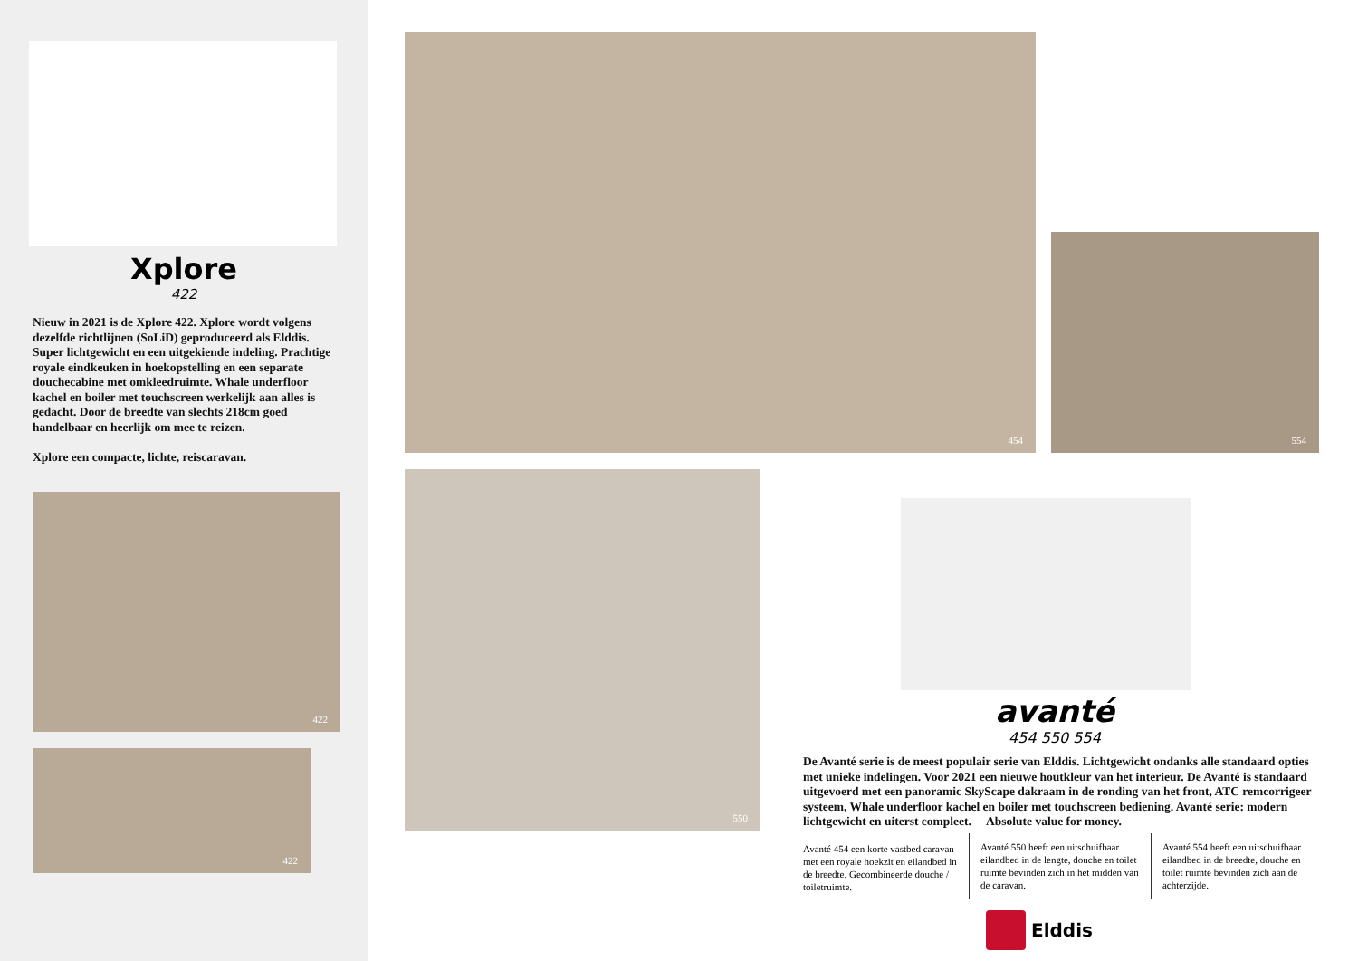Xplore
422
Nieuw in 2021 is de Xplore 422. Xplore wordt volgens dezelfde richtlijnen (SoLiD) geproduceerd als Elddis.
Super lichtgewicht en een uitgekiende indeling. Prachtige royale eindkeuken in hoekopstelling en een separate douchecabine met omkleedruimte. Whale underfloor kachel en boiler met touchscreen werkelijk aan alles is gedacht. Door de breedte van slechts 218cm goed handelbaar en heerlijk om mee te reizen.
Xplore een compacte, lichte, reiscaravan.
422
422
454
554
550
avanté
454 550 554
De Avanté serie is de meest populair serie van Elddis. Lichtgewicht ondanks alle standaard opties met unieke indelingen. Voor 2021 een nieuwe houtkleur van het interieur. De Avanté is standaard uitgevoerd met een panoramic SkyScape dakraam in de ronding van het front, ATC remcorrigeer systeem, Whale underfloor kachel en boiler met touchscreen bediening. Avanté serie: modern lichtgewicht en uiterst compleet. Absolute value for money.
Avanté 454 een korte vastbed caravan met een royale hoekzit en eilandbed in de breedte. Gecombineerde douche / toiletruimte.
Avanté 550 heeft een uitschuifbaar eilandbed in de lengte, douche en toilet ruimte bevinden zich in het midden van de caravan.
Avanté 554 heeft een uitschuifbaar eilandbed in de breedte, douche en toilet ruimte bevinden zich aan de achterzijde.
Elddis